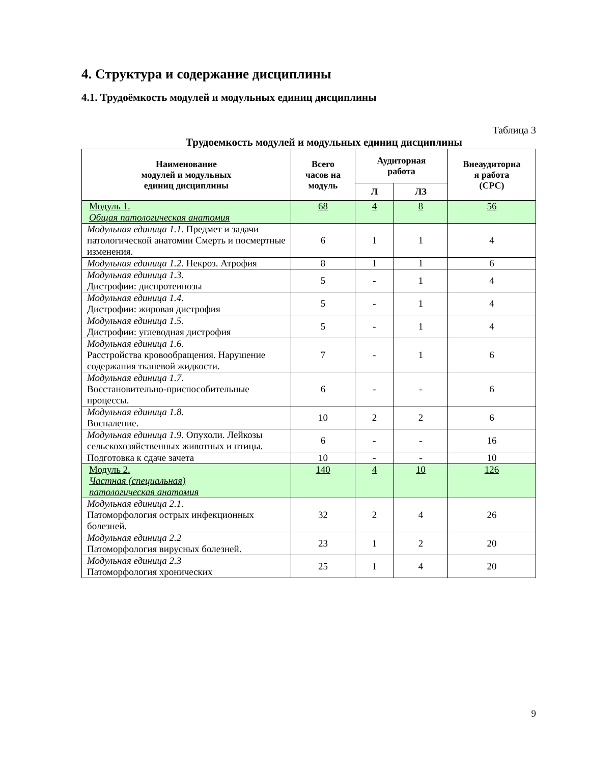4. Структура и содержание дисциплины
4.1. Трудоёмкость модулей и модульных единиц дисциплины
Таблица 3
Трудоемкость модулей и модульных единиц дисциплины
| Наименование модулей и модульных единиц дисциплины | Всего часов на модуль | Аудиторная работа | | Внеаудиторна я работа (СРС) |
| --- | --- | --- | --- | --- |
| | | Л | ЛЗ | |
| Модуль 1. Общая патологическая анатомия | 68 | 4 | 8 | 56 |
| Модульная единица 1.1. Предмет и задачи патологической анатомии Смерть и посмертные изменения. | 6 | 1 | 1 | 4 |
| Модульная единица 1.2. Некроз. Атрофия | 8 | 1 | 1 | 6 |
| Модульная единица 1.3. Дистрофии: диспротеинозы | 5 | - | 1 | 4 |
| Модульная единица 1.4. Дистрофии: жировая дистрофия | 5 | - | 1 | 4 |
| Модульная единица 1.5. Дистрофии: углеводная дистрофия | 5 | - | 1 | 4 |
| Модульная единица 1.6. Расстройства кровообращения. Нарушение содержания тканевой жидкости. | 7 | - | 1 | 6 |
| Модульная единица 1.7. Восстановительно-приспособительные процессы. | 6 | - | - | 6 |
| Модульная единица 1.8. Воспаление. | 10 | 2 | 2 | 6 |
| Модульная единица 1.9. Опухоли. Лейкозы сельскохозяйственных животных и птицы. | 6 | - | - | 16 |
| Подготовка к сдаче зачета | 10 | - | - | 10 |
| Модуль 2. Частная (специальная) патологическая анатомия | 140 | 4 | 10 | 126 |
| Модульная единица 2.1. Патоморфология острых инфекционных болезней. | 32 | 2 | 4 | 26 |
| Модульная единица 2.2 Патоморфология вирусных болезней. | 23 | 1 | 2 | 20 |
| Модульная единица 2.3 Патоморфология хронических | 25 | 1 | 4 | 20 |
9